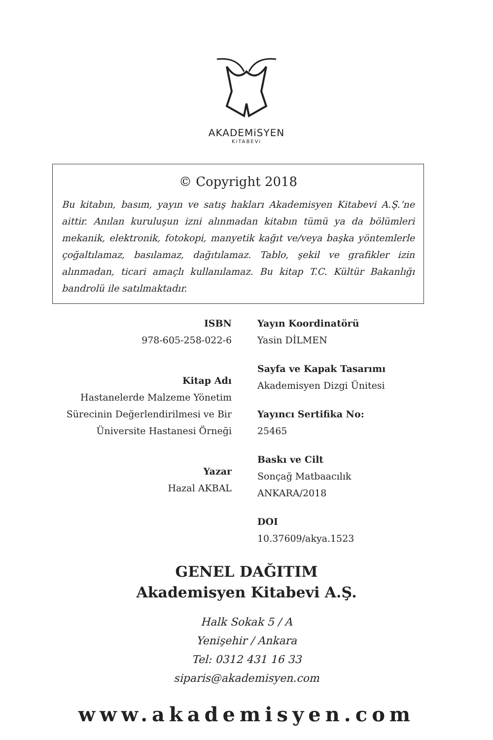AKADEMiSYEN
KiTABEVi
© Copyright 2018
Bu kitabın, basım, yayın ve satış hakları Akademisyen Kitabevi A.Ş.’ne aittir. Anılan kuruluşun izni alınmadan kitabın tümü ya da bölümleri mekanik, elektronik, fotokopi, manyetik kağıt ve/veya başka yöntemlerle çoğaltılamaz, basılamaz, dağıtılamaz. Tablo, şekil ve grafikler izin alınmadan, ticari amaçlı kullanılamaz. Bu kitap T.C. Kültür Bakanlığı bandrolü ile satılmaktadır.
ISBN
978-605-258-022-6
Kitap Adı
Hastanelerde Malzeme Yönetim
Sürecinin Değerlendirilmesi ve Bir
Üniversite Hastanesi Örneği
Yazar
Hazal AKBAL
Yayın Koordinatörü
Yasin DİLMEN
Sayfa ve Kapak Tasarımı
Akademisyen Dizgi Ünitesi
Yayıncı Sertifika No:
25465
Baskı ve Cilt
Sonçağ Matbaacılık
ANKARA/2018
DOI
10.37609/akya.1523
GENEL DAĞITIM
Akademisyen Kitabevi A.Ş.
Halk Sokak 5 / A
Yenişehir / Ankara
Tel: 0312 431 16 33
siparis@akademisyen.com
www.akademisyen.com